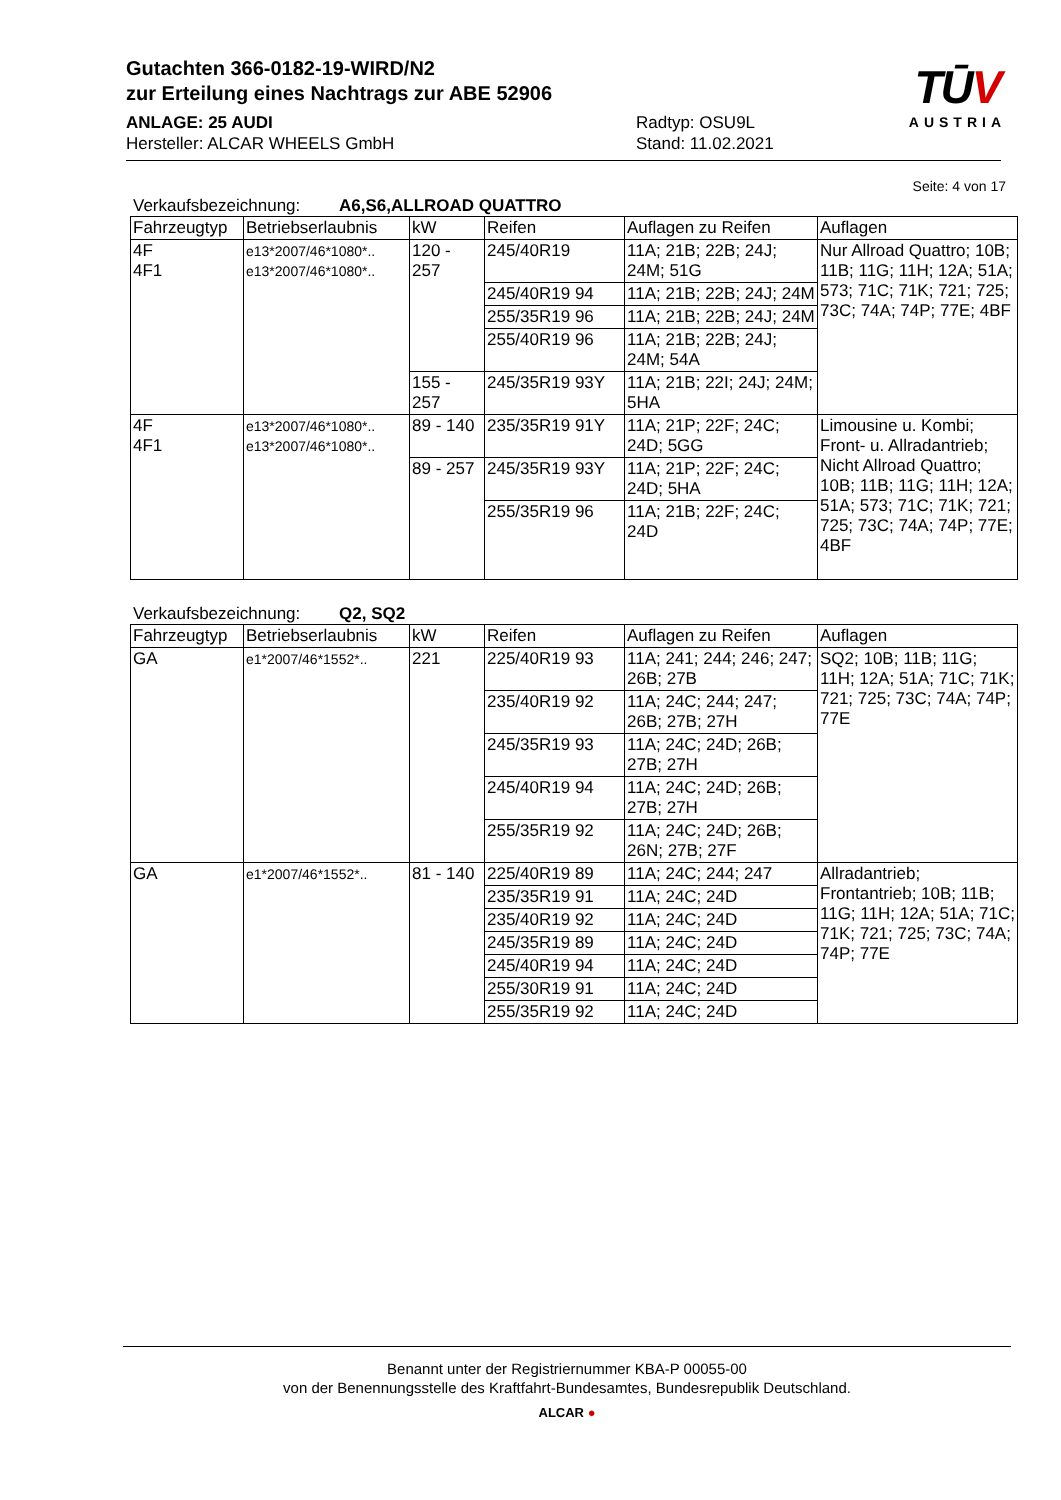Gutachten 366-0182-19-WIRD/N2
zur Erteilung eines Nachtrags zur ABE 52906
ANLAGE: 25 AUDI Radtyp: OSU9L
Hersteller: ALCAR WHEELS GmbH Stand: 11.02.2021
TŪV
AUSTRIA
Seite: 4 von 17
Verkaufsbezeichnung: A6,S6,ALLROAD QUATTRO
| Fahrzeugtyp | Betriebserlaubnis | kW | Reifen | Auflagen zu Reifen | Auflagen |
| --- | --- | --- | --- | --- | --- |
| 4F 4F1 | e13*2007/46*1080*.. e13*2007/46*1080*.. | 120 - 257 | 245/40R19 | 11A; 21B; 22B; 24J; 24M; 51G | Nur Allroad Quattro; 10B; 11B; 11G; 11H; 12A; 51A; 573; 71C; 71K; 721; 725; 73C; 74A; 74P; 77E; 4BF |
| | | | 245/40R19 94 | 11A; 21B; 22B; 24J; 24M | |
| | | | 255/35R19 96 | 11A; 21B; 22B; 24J; 24M | |
| | | | 255/40R19 96 | 11A; 21B; 22B; 24J; 24M; 54A | |
| | | 155 - 257 | 245/35R19 93Y | 11A; 21B; 22I; 24J; 24M; 5HA | |
| 4F 4F1 | e13*2007/46*1080*.. e13*2007/46*1080*.. | 89 - 140 | 235/35R19 91Y | 11A; 21P; 22F; 24C; 24D; 5GG | Limousine u. Kombi; Front- u. Allradantrieb; Nicht Allroad Quattro; 10B; 11B; 11G; 11H; 12A; 51A; 573; 71C; 71K; 721; 725; 73C; 74A; 74P; 77E; 4BF |
| | | 89 - 257 | 245/35R19 93Y | 11A; 21P; 22F; 24C; 24D; 5HA | |
| | | | 255/35R19 96 | 11A; 21B; 22F; 24C; 24D | |
Verkaufsbezeichnung: Q2, SQ2
| Fahrzeugtyp | Betriebserlaubnis | kW | Reifen | Auflagen zu Reifen | Auflagen |
| --- | --- | --- | --- | --- | --- |
| GA | e1*2007/46*1552*.. | 221 | 225/40R19 93 | 11A; 241; 244; 246; 247; 26B; 27B | SQ2; 10B; 11B; 11G; 11H; 12A; 51A; 71C; 71K; 721; 725; 73C; 74A; 74P; 77E |
| | | | 235/40R19 92 | 11A; 24C; 244; 247; 26B; 27B; 27H | |
| | | | 245/35R19 93 | 11A; 24C; 24D; 26B; 27B; 27H | |
| | | | 245/40R19 94 | 11A; 24C; 24D; 26B; 27B; 27H | |
| | | | 255/35R19 92 | 11A; 24C; 24D; 26B; 26N; 27B; 27F | |
| GA | e1*2007/46*1552*.. | 81 - 140 | 225/40R19 89 | 11A; 24C; 244; 247 | Allradantrieb; Frontantrieb; 10B; 11B; 11G; 11H; 12A; 51A; 71C; 71K; 721; 725; 73C; 74A; 74P; 77E |
| | | | 235/35R19 91 | 11A; 24C; 24D | |
| | | | 235/40R19 92 | 11A; 24C; 24D | |
| | | | 245/35R19 89 | 11A; 24C; 24D | |
| | | | 245/40R19 94 | 11A; 24C; 24D | |
| | | | 255/30R19 91 | 11A; 24C; 24D | |
| | | | 255/35R19 92 | 11A; 24C; 24D | |
Benannt unter der Registriernummer KBA-P 00055-00
von der Benennungsstelle des Kraftfahrt-Bundesamtes, Bundesrepublik Deutschland.
ALCAR ●